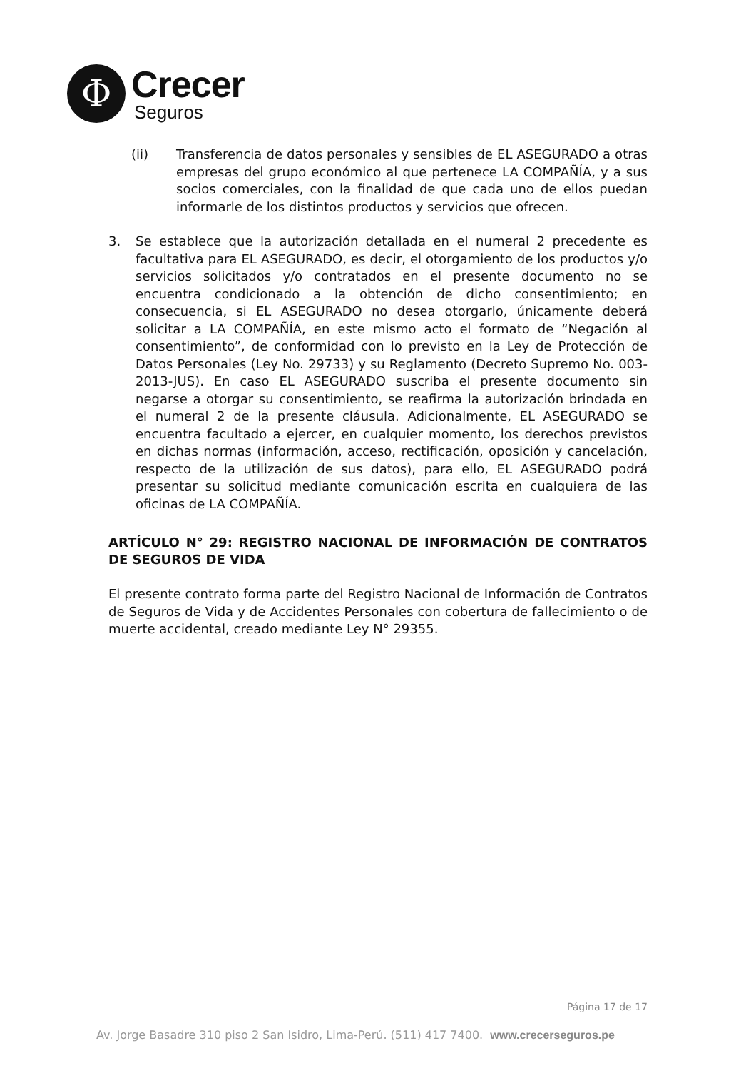Φ
Crecer
Seguros
(ii) Transferencia de datos personales y sensibles de EL ASEGURADO a otras empresas del grupo económico al que pertenece LA COMPAÑÍA, y a sus socios comerciales, con la finalidad de que cada uno de ellos puedan informarle de los distintos productos y servicios que ofrecen.
3. Se establece que la autorización detallada en el numeral 2 precedente es facultativa para EL ASEGURADO, es decir, el otorgamiento de los productos y/o servicios solicitados y/o contratados en el presente documento no se encuentra condicionado a la obtención de dicho consentimiento; en consecuencia, si EL ASEGURADO no desea otorgarlo, únicamente deberá solicitar a LA COMPAÑÍA, en este mismo acto el formato de “Negación al consentimiento”, de conformidad con lo previsto en la Ley de Protección de Datos Personales (Ley No. 29733) y su Reglamento (Decreto Supremo No. 003-2013-JUS). En caso EL ASEGURADO suscriba el presente documento sin negarse a otorgar su consentimiento, se reafirma la autorización brindada en el numeral 2 de la presente cláusula. Adicionalmente, EL ASEGURADO se encuentra facultado a ejercer, en cualquier momento, los derechos previstos en dichas normas (información, acceso, rectificación, oposición y cancelación, respecto de la utilización de sus datos), para ello, EL ASEGURADO podrá presentar su solicitud mediante comunicación escrita en cualquiera de las oficinas de LA COMPAÑÍA.
ARTÍCULO N° 29: REGISTRO NACIONAL DE INFORMACIÓN DE CONTRATOS DE SEGUROS DE VIDA
El presente contrato forma parte del Registro Nacional de Información de Contratos de Seguros de Vida y de Accidentes Personales con cobertura de fallecimiento o de muerte accidental, creado mediante Ley N° 29355.
Página 17 de 17
Av. Jorge Basadre 310 piso 2 San Isidro, Lima-Perú. (511) 417 7400. www.crecerseguros.pe